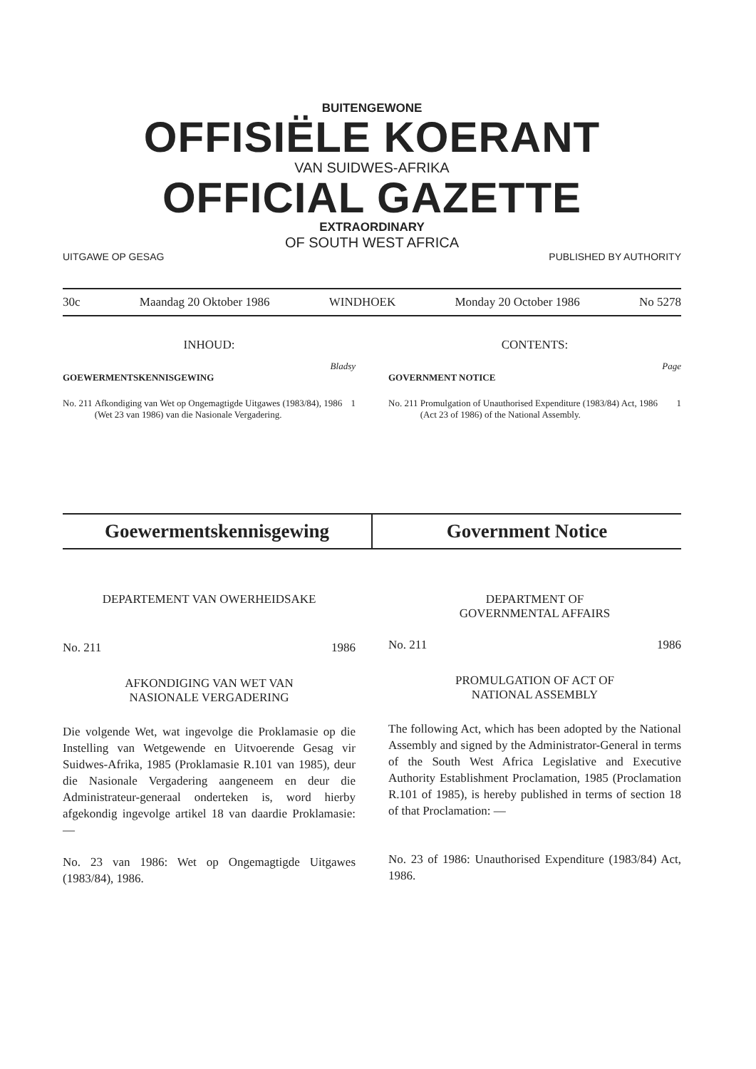BUITENGEWONE
OFFISIËLE KOERANT
VAN SUIDWES-AFRIKA
OFFICIAL GAZETTE
EXTRAORDINARY
OF SOUTH WEST AFRICA
UITGAWE OP GESAG PUBLISHED BY AUTHORITY
30c Maandag 20 Oktober 1986 WINDHOEK Monday 20 October 1986 No 5278
INHOUD:
Bladsy
GOEWERMENTSKENNISGEWING
No. 211 Afkondiging van Wet op Ongemagtigde Uitgawes (1983/84), 1986 (Wet 23 van 1986) van die Nasionale Vergadering. 1
CONTENTS:
Page
GOVERNMENT NOTICE
No. 211 Promulgation of Unauthorised Expenditure (1983/84) Act, 1986 (Act 23 of 1986) of the National Assembly. 1
Goewermentskennisgewing Government Notice
DEPARTEMENT VAN OWERHEIDSAKE
No. 211 1986
AFKONDIGING VAN WET VAN
NASIONALE VERGADERING
Die volgende Wet, wat ingevolge die Proklamasie op die Instelling van Wetgewende en Uitvoerende Gesag vir Suidwes-Afrika, 1985 (Proklamasie R.101 van 1985), deur die Nasionale Vergadering aangeneem en deur die Administrateur-generaal onderteken is, word hierby afgekondig ingevolge artikel 18 van daardie Proklamasie: —
No. 23 van 1986: Wet op Ongemagtigde Uitgawes (1983/84), 1986.
DEPARTMENT OF
GOVERNMENTAL AFFAIRS
No. 211 1986
PROMULGATION OF ACT OF
NATIONAL ASSEMBLY
The following Act, which has been adopted by the National Assembly and signed by the Administrator-General in terms of the South West Africa Legislative and Executive Authority Establishment Proclamation, 1985 (Proclamation R.101 of 1985), is hereby published in terms of section 18 of that Proclamation: —
No. 23 of 1986: Unauthorised Expenditure (1983/84) Act, 1986.